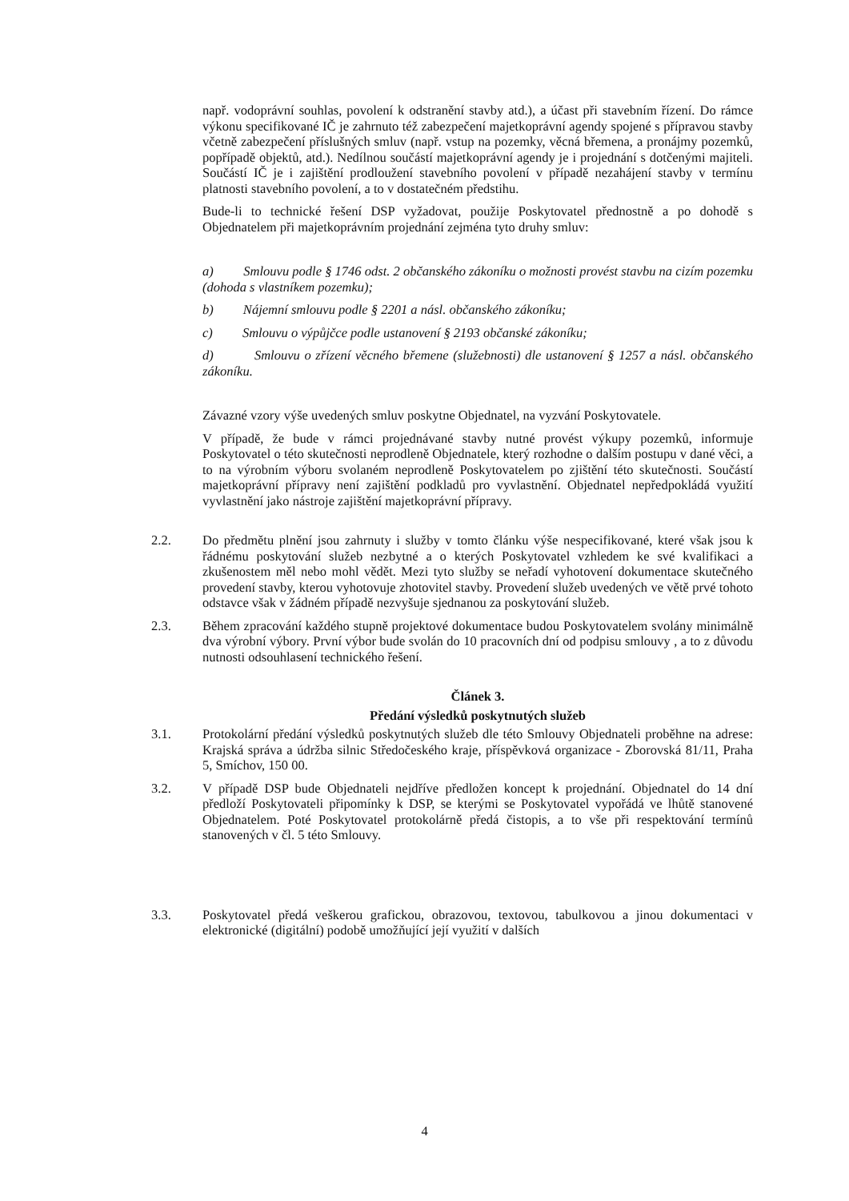např. vodoprávní souhlas, povolení k odstranění stavby atd.), a účast při stavebním řízení. Do rámce výkonu specifikované IČ je zahrnuto též zabezpečení majetkoprávní agendy spojené s přípravou stavby včetně zabezpečení příslušných smluv (např. vstup na pozemky, věcná břemena, a pronájmy pozemků, popřípadě objektů, atd.). Nedílnou součástí majetkoprávní agendy je i projednání s dotčenými majiteli. Součástí IČ je i zajištění prodloužení stavebního povolení v případě nezahájení stavby v termínu platnosti stavebního povolení, a to v dostatečném předstihu.
Bude-li to technické řešení DSP vyžadovat, použije Poskytovatel přednostně a po dohodě s Objednatelem při majetkoprávním projednání zejména tyto druhy smluv:
a) Smlouvu podle § 1746 odst. 2 občanského zákoníku o možnosti provést stavbu na cizím pozemku (dohoda s vlastníkem pozemku);
b) Nájemní smlouvu podle § 2201 a násl. občanského zákoníku;
c) Smlouvu o výpůjčce podle ustanovení § 2193 občanské zákoníku;
d) Smlouvu o zřízení věcného břemene (služebnosti) dle ustanovení § 1257 a násl. občanského zákoníku.
Závazné vzory výše uvedených smluv poskytne Objednatel, na vyzvání Poskytovatele.
V případě, že bude v rámci projednávané stavby nutné provést výkupy pozemků, informuje Poskytovatel o této skutečnosti neprodleně Objednatele, který rozhodne o dalším postupu v dané věci, a to na výrobním výboru svolaném neprodleně Poskytovatelem po zjištění této skutečnosti. Součástí majetkoprávní přípravy není zajištění podkladů pro vyvlastnění. Objednatel nepředpokládá využití vyvlastnění jako nástroje zajištění majetkoprávní přípravy.
2.2. Do předmětu plnění jsou zahrnuty i služby v tomto článku výše nespecifikované, které však jsou k řádnému poskytování služeb nezbytné a o kterých Poskytovatel vzhledem ke své kvalifikaci a zkušenostem měl nebo mohl vědět. Mezi tyto služby se neřadí vyhotovení dokumentace skutečného provedení stavby, kterou vyhotovuje zhotovitel stavby. Provedení služeb uvedených ve větě prvé tohoto odstavce však v žádném případě nezvyšuje sjednanou za poskytování služeb.
2.3. Během zpracování každého stupně projektové dokumentace budou Poskytovatelem svolány minimálně dva výrobní výbory. První výbor bude svolán do 10 pracovních dní od podpisu smlouvy , a to z důvodu nutnosti odsouhlasení technického řešení.
Článek 3.
Předání výsledků poskytnutých služeb
3.1. Protokolární předání výsledků poskytnutých služeb dle této Smlouvy Objednateli proběhne na adrese: Krajská správa a údržba silnic Středočeského kraje, příspěvková organizace - Zborovská 81/11, Praha 5, Smíchov, 150 00.
3.2. V případě DSP bude Objednateli nejdříve předložen koncept k projednání. Objednatel do 14 dní předloží Poskytovateli připomínky k DSP, se kterými se Poskytovatel vypořádá ve lhůtě stanovené Objednatelem. Poté Poskytovatel protokolárně předá čistopis, a to vše při respektování termínů stanovených v čl. 5 této Smlouvy.
3.3. Poskytovatel předá veškerou grafickou, obrazovou, textovou, tabulkovou a jinou dokumentaci v elektronické (digitální) podobě umožňující její využití v dalších
4